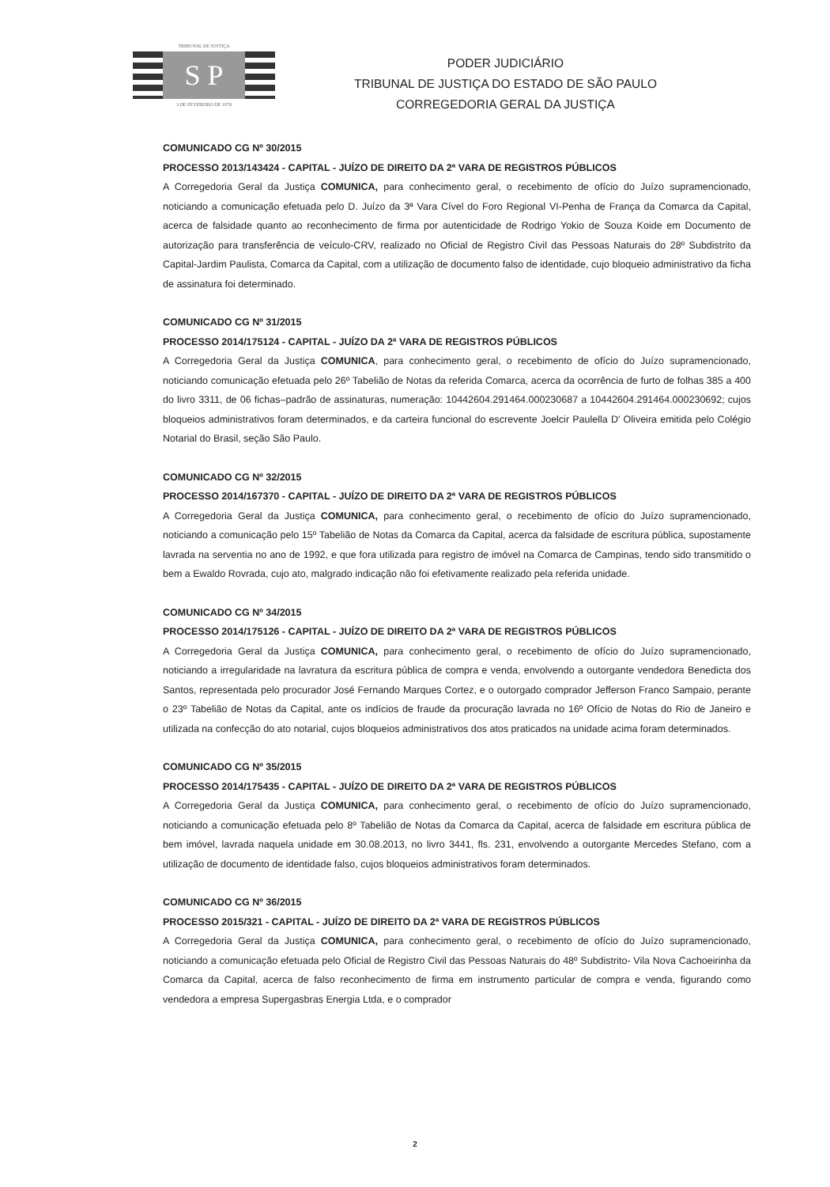TRIBUNAL DE JUSTIÇA
S P
3 DE FEVEREIRO DE 1874
PODER JUDICIÁRIO
TRIBUNAL DE JUSTIÇA DO ESTADO DE SÃO PAULO
CORREGEDORIA GERAL DA JUSTIÇA
COMUNICADO CG Nº 30/2015
PROCESSO 2013/143424 - CAPITAL - JUÍZO DE DIREITO DA 2ª VARA DE REGISTROS PÚBLICOS
A Corregedoria Geral da Justiça COMUNICA, para conhecimento geral, o recebimento de ofício do Juízo supramencionado, noticiando a comunicação efetuada pelo D. Juízo da 3ª Vara Cível do Foro Regional VI-Penha de França da Comarca da Capital, acerca de falsidade quanto ao reconhecimento de firma por autenticidade de Rodrigo Yokio de Souza Koide em Documento de autorização para transferência de veículo-CRV, realizado no Oficial de Registro Civil das Pessoas Naturais do 28º Subdistrito da Capital-Jardim Paulista, Comarca da Capital, com a utilização de documento falso de identidade, cujo bloqueio administrativo da ficha de assinatura foi determinado.
COMUNICADO CG Nº 31/2015
PROCESSO 2014/175124 - CAPITAL - JUÍZO DA 2ª VARA DE REGISTROS PÚBLICOS
A Corregedoria Geral da Justiça COMUNICA, para conhecimento geral, o recebimento de ofício do Juízo supramencionado, noticiando comunicação efetuada pelo 26º Tabelião de Notas da referida Comarca, acerca da ocorrência de furto de folhas 385 a 400 do livro 3311, de 06 fichas–padrão de assinaturas, numeração: 10442604.291464.000230687 a 10442604.291464.000230692; cujos bloqueios administrativos foram determinados, e da carteira funcional do escrevente Joelcir Paulella D' Oliveira emitida pelo Colégio Notarial do Brasil, seção São Paulo.
COMUNICADO CG Nº 32/2015
PROCESSO 2014/167370 - CAPITAL - JUÍZO DE DIREITO DA 2ª VARA DE REGISTROS PÚBLICOS
A Corregedoria Geral da Justiça COMUNICA, para conhecimento geral, o recebimento de ofício do Juízo supramencionado, noticiando a comunicação pelo 15º Tabelião de Notas da Comarca da Capital, acerca da falsidade de escritura pública, supostamente lavrada na serventia no ano de 1992, e que fora utilizada para registro de imóvel na Comarca de Campinas, tendo sido transmitido o bem a Ewaldo Rovrada, cujo ato, malgrado indicação não foi efetivamente realizado pela referida unidade.
COMUNICADO CG Nº 34/2015
PROCESSO 2014/175126 - CAPITAL - JUÍZO DE DIREITO DA 2ª VARA DE REGISTROS PÚBLICOS
A Corregedoria Geral da Justiça COMUNICA, para conhecimento geral, o recebimento de ofício do Juízo supramencionado, noticiando a irregularidade na lavratura da escritura pública de compra e venda, envolvendo a outorgante vendedora Benedicta dos Santos, representada pelo procurador José Fernando Marques Cortez, e o outorgado comprador Jefferson Franco Sampaio, perante o 23º Tabelião de Notas da Capital, ante os indícios de fraude da procuração lavrada no 16º Ofício de Notas do Rio de Janeiro e utilizada na confecção do ato notarial, cujos bloqueios administrativos dos atos praticados na unidade acima foram determinados.
COMUNICADO CG Nº 35/2015
PROCESSO 2014/175435 - CAPITAL - JUÍZO DE DIREITO DA 2ª VARA DE REGISTROS PÚBLICOS
A Corregedoria Geral da Justiça COMUNICA, para conhecimento geral, o recebimento de ofício do Juízo supramencionado, noticiando a comunicação efetuada pelo 8º Tabelião de Notas da Comarca da Capital, acerca de falsidade em escritura pública de bem imóvel, lavrada naquela unidade em 30.08.2013, no livro 3441, fls. 231, envolvendo a outorgante Mercedes Stefano, com a utilização de documento de identidade falso, cujos bloqueios administrativos foram determinados.
COMUNICADO CG Nº 36/2015
PROCESSO 2015/321 - CAPITAL - JUÍZO DE DIREITO DA 2ª VARA DE REGISTROS PÚBLICOS
A Corregedoria Geral da Justiça COMUNICA, para conhecimento geral, o recebimento de ofício do Juízo supramencionado, noticiando a comunicação efetuada pelo Oficial de Registro Civil das Pessoas Naturais do 48º Subdistrito- Vila Nova Cachoeirinha da Comarca da Capital, acerca de falso reconhecimento de firma em instrumento particular de compra e venda, figurando como vendedora a empresa Supergasbras Energia Ltda, e o comprador
2